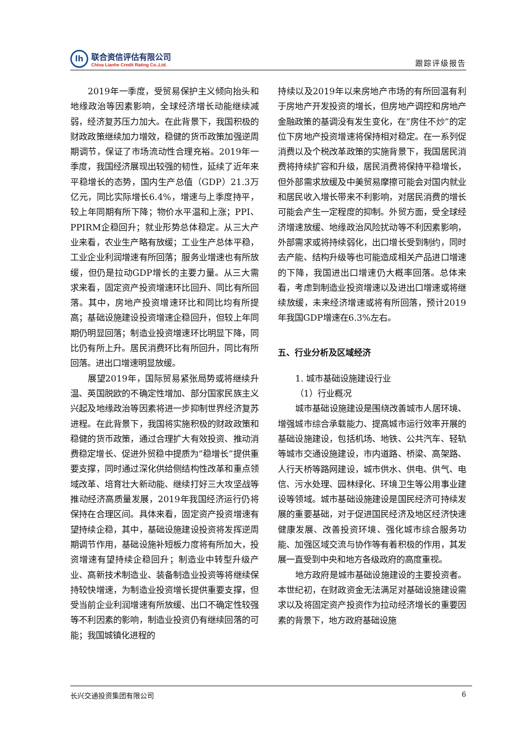lh
联合资信评估有限公司
China Lianhe Credit Rating Co.,Ltd.
跟踪评级报告
2019年一季度，受贸易保护主义倾向抬头和地缘政治等因素影响，全球经济增长动能继续减弱，经济复苏压力加大。在此背景下，我国积极的财政政策继续加力增效，稳健的货币政策加强逆周期调节，保证了市场流动性合理充裕。2019年一季度，我国经济展现出较强的韧性，延续了近年来平稳增长的态势，国内生产总值（GDP）21.3万亿元，同比实际增长6.4%，增速与上季度持平，较上年同期有所下降；物价水平温和上涨；PPI、PPIRM企稳回升；就业形势总体稳定。从三大产业来看，农业生产略有放缓；工业生产总体平稳，工业企业利润增速有所回落；服务业增速也有所放缓，但仍是拉动GDP增长的主要力量。从三大需求来看，固定资产投资增速环比回升、同比有所回落。其中，房地产投资增速环比和同比均有所提高；基础设施建设投资增速企稳回升，但较上年同期仍明显回落；制造业投资增速环比明显下降，同比仍有所上升。居民消费环比有所回升，同比有所回落。进出口增速明显放缓。
展望2019年，国际贸易紧张局势或将继续升温、英国脱欧的不确定性增加、部分国家民族主义兴起及地缘政治等因素将进一步抑制世界经济复苏进程。在此背景下，我国将实施积极的财政政策和稳健的货币政策，通过合理扩大有效投资、推动消费稳定增长、促进外贸稳中提质为“稳增长”提供重要支撑，同时通过深化供给侧结构性改革和重点领域改革、培育壮大新动能、继续打好三大攻坚战等推动经济高质量发展，2019年我国经济运行仍将保持在合理区间。具体来看，固定资产投资增速有望持续企稳，其中，基础设施建设投资将发挥逆周期调节作用，基础设施补短板力度将有所加大，投资增速有望持续企稳回升；制造业中转型升级产业、高新技术制造业、装备制造业投资等将继续保持较快增速，为制造业投资增长提供重要支撑，但受当前企业利润增速有所放缓、出口不确定性较强等不利因素的影响，制造业投资仍有继续回落的可能；我国城镇化进程的
持续以及2019年以来房地产市场的有所回温有利于房地产开发投资的增长，但房地产调控和房地产金融政策的基调没有发生变化，在“房住不炒”的定位下房地产投资增速将保持相对稳定。在一系列促消费以及个税改革政策的实施背景下，我国居民消费将持续扩容和升级，居民消费将保持平稳增长，但外部需求放缓及中美贸易摩擦可能会对国内就业和居民收入增长带来不利影响，对居民消费的增长可能会产生一定程度的抑制。外贸方面，受全球经济增速放缓、地缘政治风险扰动等不利因素影响，外部需求或将持续弱化，出口增长受到制约，同时去产能、结构升级等也可能造成相关产品进口增速的下降，我国进出口增速仍大概率回落。总体来看，考虑到制造业投资增速以及进出口增速或将继续放缓，未来经济增速或将有所回落，预计2019年我国GDP增速在6.3%左右。
五、行业分析及区域经济
1. 城市基础设施建设行业
（1）行业概况
城市基础设施建设是围绕改善城市人居环境、增强城市综合承载能力、提高城市运行效率开展的基础设施建设，包括机场、地铁、公共汽车、轻轨等城市交通设施建设，市内道路、桥梁、高架路、人行天桥等路网建设，城市供水、供电、供气、电信、污水处理、园林绿化、环境卫生等公用事业建设等领域。城市基础设施建设是国民经济可持续发展的重要基础，对于促进国民经济及地区经济快速健康发展、改善投资环境、强化城市综合服务功能、加强区域交流与协作等有着积极的作用，其发展一直受到中央和地方各级政府的高度重视。
地方政府是城市基础设施建设的主要投资者。本世纪初，在财政资金无法满足对基础设施建设需求以及将固定资产投资作为拉动经济增长的重要因素的背景下，地方政府基础设施
长兴交通投资集团有限公司 6